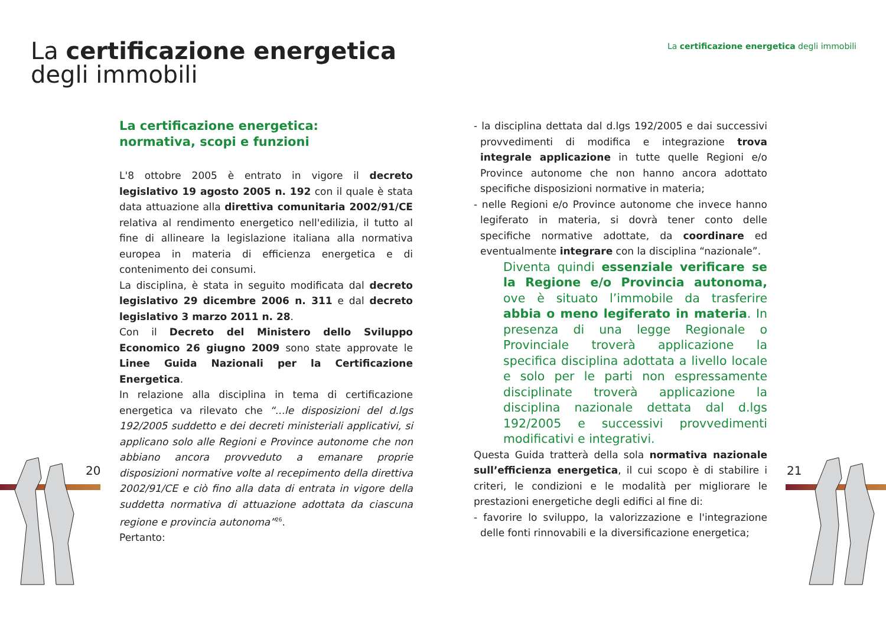La certificazione energetica
degli immobili
La certificazione energetica degli immobili
20 21
La certificazione energetica:
normativa, scopi e funzioni
L'8 ottobre 2005 è entrato in vigore il decreto legislativo 19 agosto 2005 n. 192 con il quale è stata data attuazione alla direttiva comunitaria 2002/91/CE relativa al rendimento energetico nell'edilizia, il tutto al fine di allineare la legislazione italiana alla normativa europea in materia di efficienza energetica e di contenimento dei consumi.
La disciplina, è stata in seguito modificata dal decreto legislativo 29 dicembre 2006 n. 311 e dal decreto legislativo 3 marzo 2011 n. 28.
Con il Decreto del Ministero dello Sviluppo Economico 26 giugno 2009 sono state approvate le Linee Guida Nazionali per la Certificazione Energetica.
In relazione alla disciplina in tema di certificazione energetica va rilevato che “...le disposizioni del d.lgs 192/2005 suddetto e dei decreti ministeriali applicativi, si applicano solo alle Regioni e Province autonome che non abbiano ancora provveduto a emanare proprie disposizioni normative volte al recepimento della direttiva 2002/91/CE e ciò fino alla data di entrata in vigore della suddetta normativa di attuazione adottata da ciascuna regione e provincia autonoma”<sup>26</sup>.
Pertanto:
- la disciplina dettata dal d.lgs 192/2005 e dai successivi provvedimenti di modifica e integrazione trova integrale applicazione in tutte quelle Regioni e/o Province autonome che non hanno ancora adottato specifiche disposizioni normative in materia;
- nelle Regioni e/o Province autonome che invece hanno legiferato in materia, si dovrà tener conto delle specifiche normative adottate, da coordinare ed eventualmente integrare con la disciplina “nazionale”.
Diventa quindi essenziale verificare se la Regione e/o Provincia autonoma, ove è situato l’immobile da trasferire abbia o meno legiferato in materia. In presenza di una legge Regionale o Provinciale troverà applicazione la specifica disciplina adottata a livello locale e solo per le parti non espressamente disciplinate troverà applicazione la disciplina nazionale dettata dal d.lgs 192/2005 e successivi provvedimenti modificativi e integrativi.
Questa Guida tratterà della sola normativa nazionale sull’efficienza energetica, il cui scopo è di stabilire i criteri, le condizioni e le modalità per migliorare le prestazioni energetiche degli edifici al fine di:
- favorire lo sviluppo, la valorizzazione e l'integrazione delle fonti rinnovabili e la diversificazione energetica;